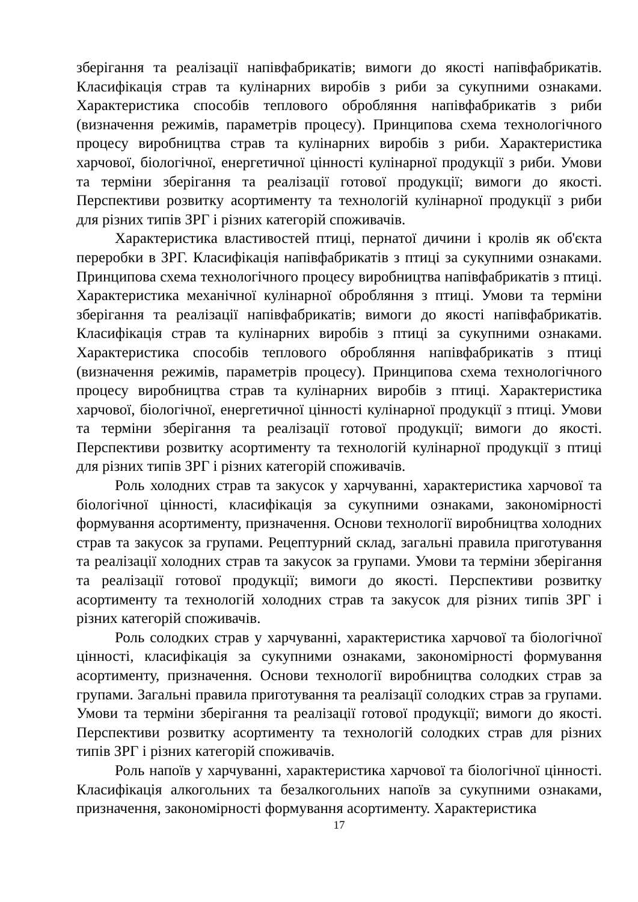зберігання та реалізації напівфабрикатів; вимоги до якості напівфабрикатів. Класифікація страв та кулінарних виробів з риби за сукупними ознаками. Характеристика способів теплового обробляння напівфабрикатів з риби (визначення режимів, параметрів процесу). Принципова схема технологічного процесу виробництва страв та кулінарних виробів з риби. Характеристика харчової, біологічної, енергетичної цінності кулінарної продукції з риби. Умови та терміни зберігання та реалізації готової продукції; вимоги до якості. Перспективи розвитку асортименту та технологій кулінарної продукції з риби для різних типів ЗРГ і різних категорій споживачів.
Характеристика властивостей птиці, пернатої дичини і кролів як об'єкта переробки в ЗРГ. Класифікація напівфабрикатів з птиці за сукупними ознаками. Принципова схема технологічного процесу виробництва напівфабрикатів з птиці. Характеристика механічної кулінарної обробляння з птиці. Умови та терміни зберігання та реалізації напівфабрикатів; вимоги до якості напівфабрикатів. Класифікація страв та кулінарних виробів з птиці за сукупними ознаками. Характеристика способів теплового обробляння напівфабрикатів з птиці (визначення режимів, параметрів процесу). Принципова схема технологічного процесу виробництва страв та кулінарних виробів з птиці. Характеристика харчової, біологічної, енергетичної цінності кулінарної продукції з птиці. Умови та терміни зберігання та реалізації готової продукції; вимоги до якості. Перспективи розвитку асортименту та технологій кулінарної продукції з птиці для різних типів ЗРГ і різних категорій споживачів.
Роль холодних страв та закусок у харчуванні, характеристика харчової та біологічної цінності, класифікація за сукупними ознаками, закономірності формування асортименту, призначення. Основи технології виробництва холодних страв та закусок за групами. Рецептурний склад, загальні правила приготування та реалізації холодних страв та закусок за групами. Умови та терміни зберігання та реалізації готової продукції; вимоги до якості. Перспективи розвитку асортименту та технологій холодних страв та закусок для різних типів ЗРГ і різних категорій споживачів.
Роль солодких страв у харчуванні, характеристика харчової та біологічної цінності, класифікація за сукупними ознаками, закономірності формування асортименту, призначення. Основи технології виробництва солодких страв за групами. Загальні правила приготування та реалізації солодких страв за групами. Умови та терміни зберігання та реалізації готової продукції; вимоги до якості. Перспективи розвитку асортименту та технологій солодких страв для різних типів ЗРГ і різних категорій споживачів.
Роль напоїв у харчуванні, характеристика харчової та біологічної цінності. Класифікація алкогольних та безалкогольних напоїв за сукупними ознаками, призначення, закономірності формування асортименту. Характеристика
17